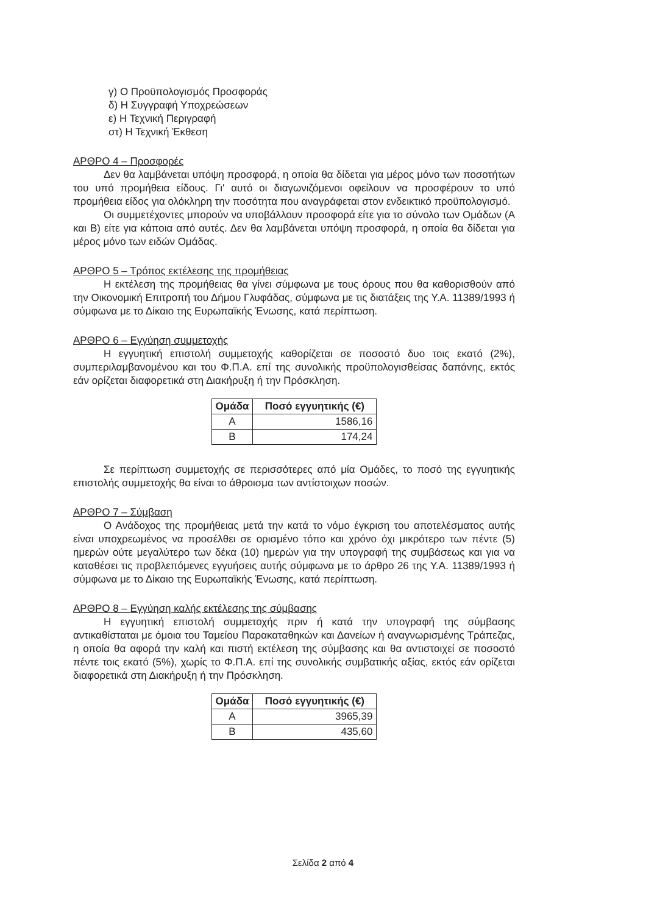γ) Ο Προϋπολογισμός Προσφοράς
δ) Η Συγγραφή Υποχρεώσεων
ε) Η Τεχνική Περιγραφή
στ) Η Τεχνική Έκθεση
ΑΡΘΡΟ 4 – Προσφορές
Δεν θα λαμβάνεται υπόψη προσφορά, η οποία θα δίδεται για μέρος μόνο των ποσοτήτων του υπό προμήθεια είδους. Γι' αυτό οι διαγωνιζόμενοι οφείλουν να προσφέρουν το υπό προμήθεια είδος για ολόκληρη την ποσότητα που αναγράφεται στον ενδεικτικό προϋπολογισμό.
Οι συμμετέχοντες μπορούν να υποβάλλουν προσφορά είτε για το σύνολο των Ομάδων (Α και Β) είτε για κάποια από αυτές. Δεν θα λαμβάνεται υπόψη προσφορά, η οποία θα δίδεται για μέρος μόνο των ειδών Ομάδας.
ΑΡΘΡΟ 5 – Τρόπος εκτέλεσης της προμήθειας
Η εκτέλεση της προμήθειας θα γίνει σύμφωνα με τους όρους που θα καθορισθούν από την Οικονομική Επιτροπή του Δήμου Γλυφάδας, σύμφωνα με τις διατάξεις της Υ.Α. 11389/1993 ή σύμφωνα με το Δίκαιο της Ευρωπαϊκής Ένωσης, κατά περίπτωση.
ΑΡΘΡΟ 6 – Εγγύηση συμμετοχής
Η εγγυητική επιστολή συμμετοχής καθορίζεται σε ποσοστό δυο τοις εκατό (2%), συμπεριλαμβανομένου και του Φ.Π.Α. επί της συνολικής προϋπολογισθείσας δαπάνης, εκτός εάν ορίζεται διαφορετικά στη Διακήρυξη ή την Πρόσκληση.
| Ομάδα | Ποσό εγγυητικής (€) |
| --- | --- |
| Α | 1586,16 |
| Β | 174,24 |
Σε περίπτωση συμμετοχής σε περισσότερες από μία Ομάδες, το ποσό της εγγυητικής επιστολής συμμετοχής θα είναι το άθροισμα των αντίστοιχων ποσών.
ΑΡΘΡΟ 7 – Σύμβαση
Ο Ανάδοχος της προμήθειας μετά την κατά το νόμο έγκριση του αποτελέσματος αυτής είναι υποχρεωμένος να προσέλθει σε ορισμένο τόπο και χρόνο όχι μικρότερο των πέντε (5) ημερών ούτε μεγαλύτερο των δέκα (10) ημερών για την υπογραφή της συμβάσεως και για να καταθέσει τις προβλεπόμενες εγγυήσεις αυτής σύμφωνα με το άρθρο 26 της Υ.Α. 11389/1993 ή σύμφωνα με το Δίκαιο της Ευρωπαϊκής Ένωσης, κατά περίπτωση.
ΑΡΘΡΟ 8 – Εγγύηση καλής εκτέλεσης της σύμβασης
Η εγγυητική επιστολή συμμετοχής πριν ή κατά την υπογραφή της σύμβασης αντικαθίσταται με όμοια του Ταμείου Παρακαταθηκών και Δανείων ή αναγνωρισμένης Τράπεζας, η οποία θα αφορά την καλή και πιστή εκτέλεση της σύμβασης και θα αντιστοιχεί σε ποσοστό πέντε τοις εκατό (5%), χωρίς το Φ.Π.Α. επί της συνολικής συμβατικής αξίας, εκτός εάν ορίζεται διαφορετικά στη Διακήρυξη ή την Πρόσκληση.
| Ομάδα | Ποσό εγγυητικής (€) |
| --- | --- |
| Α | 3965,39 |
| Β | 435,60 |
Σελίδα 2 από 4